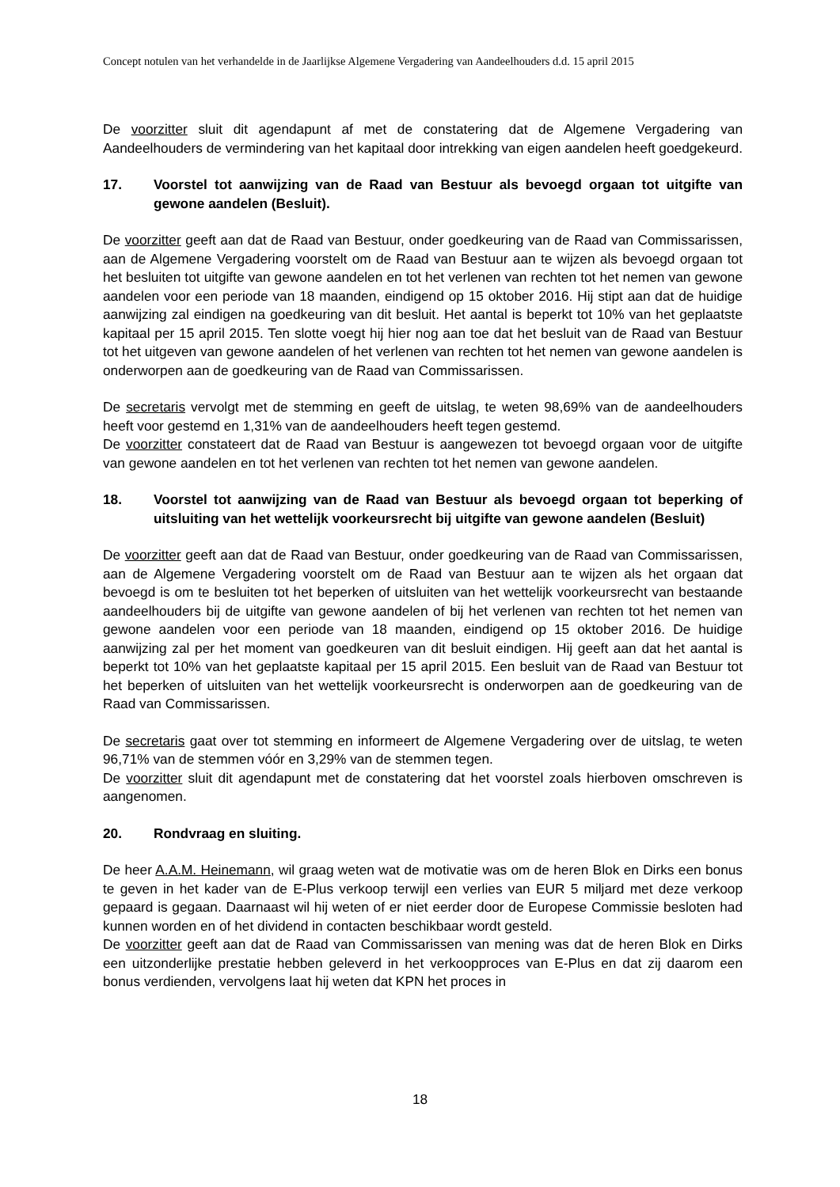Concept notulen van het verhandelde in de Jaarlijkse Algemene Vergadering van Aandeelhouders d.d. 15 april 2015
De voorzitter sluit dit agendapunt af met de constatering dat de Algemene Vergadering van Aandeelhouders de vermindering van het kapitaal door intrekking van eigen aandelen heeft goedgekeurd.
17. Voorstel tot aanwijzing van de Raad van Bestuur als bevoegd orgaan tot uitgifte van gewone aandelen (Besluit).
De voorzitter geeft aan dat de Raad van Bestuur, onder goedkeuring van de Raad van Commissarissen, aan de Algemene Vergadering voorstelt om de Raad van Bestuur aan te wijzen als bevoegd orgaan tot het besluiten tot uitgifte van gewone aandelen en tot het verlenen van rechten tot het nemen van gewone aandelen voor een periode van 18 maanden, eindigend op 15 oktober 2016. Hij stipt aan dat de huidige aanwijzing zal eindigen na goedkeuring van dit besluit. Het aantal is beperkt tot 10% van het geplaatste kapitaal per 15 april 2015. Ten slotte voegt hij hier nog aan toe dat het besluit van de Raad van Bestuur tot het uitgeven van gewone aandelen of het verlenen van rechten tot het nemen van gewone aandelen is onderworpen aan de goedkeuring van de Raad van Commissarissen.
De secretaris vervolgt met de stemming en geeft de uitslag, te weten 98,69% van de aandeelhouders heeft voor gestemd en 1,31% van de aandeelhouders heeft tegen gestemd.
De voorzitter constateert dat de Raad van Bestuur is aangewezen tot bevoegd orgaan voor de uitgifte van gewone aandelen en tot het verlenen van rechten tot het nemen van gewone aandelen.
18. Voorstel tot aanwijzing van de Raad van Bestuur als bevoegd orgaan tot beperking of uitsluiting van het wettelijk voorkeursrecht bij uitgifte van gewone aandelen (Besluit)
De voorzitter geeft aan dat de Raad van Bestuur, onder goedkeuring van de Raad van Commissarissen, aan de Algemene Vergadering voorstelt om de Raad van Bestuur aan te wijzen als het orgaan dat bevoegd is om te besluiten tot het beperken of uitsluiten van het wettelijk voorkeursrecht van bestaande aandeelhouders bij de uitgifte van gewone aandelen of bij het verlenen van rechten tot het nemen van gewone aandelen voor een periode van 18 maanden, eindigend op 15 oktober 2016. De huidige aanwijzing zal per het moment van goedkeuren van dit besluit eindigen. Hij geeft aan dat het aantal is beperkt tot 10% van het geplaatste kapitaal per 15 april 2015. Een besluit van de Raad van Bestuur tot het beperken of uitsluiten van het wettelijk voorkeursrecht is onderworpen aan de goedkeuring van de Raad van Commissarissen.
De secretaris gaat over tot stemming en informeert de Algemene Vergadering over de uitslag, te weten 96,71% van de stemmen vóór en 3,29% van de stemmen tegen.
De voorzitter sluit dit agendapunt met de constatering dat het voorstel zoals hierboven omschreven is aangenomen.
20. Rondvraag en sluiting.
De heer A.A.M. Heinemann, wil graag weten wat de motivatie was om de heren Blok en Dirks een bonus te geven in het kader van de E-Plus verkoop terwijl een verlies van EUR 5 miljard met deze verkoop gepaard is gegaan. Daarnaast wil hij weten of er niet eerder door de Europese Commissie besloten had kunnen worden en of het dividend in contacten beschikbaar wordt gesteld.
De voorzitter geeft aan dat de Raad van Commissarissen van mening was dat de heren Blok en Dirks een uitzonderlijke prestatie hebben geleverd in het verkoopproces van E-Plus en dat zij daarom een bonus verdienden, vervolgens laat hij weten dat KPN het proces in
18